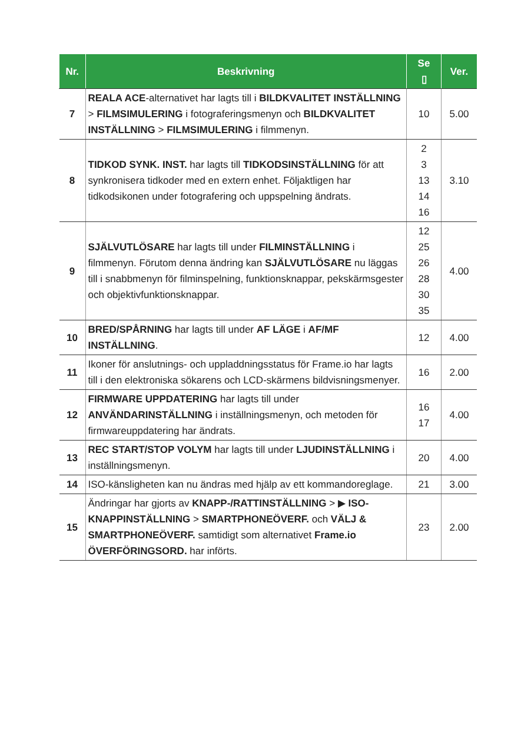| Nr. | Beskrivning | Se ▯ | Ver. |
| --- | --- | --- | --- |
| 7 | REALA ACE -alternativet har lagts till i BILDKVALITET INSTÄLLNING > FILMSIMULERING i fotograferingsmenyn och BILDKVALITET INSTÄLLNING > FILMSIMULERING i filmmenyn. | 10 | 5.00 |
| 8 | TIDKOD SYNK. INST. har lagts till TIDKODSINSTÄLLNING för att synkronisera tidkoder med en extern enhet. Följaktligen har tidkodsikonen under fotografering och uppspelning ändrats. | 2 3 13 14 16 | 3.10 |
| 9 | SJÄLVUTLÖSARE har lagts till under FILMINSTÄLLNING i filmmenyn. Förutom denna ändring kan SJÄLVUTLÖSARE nu läggas till i snabbmenyn för filminspelning, funktionsknappar, pekskärmsgester och objektivfunktionsknappar. | 12 25 26 28 30 35 | 4.00 |
| 10 | BRED/SPÅRNING har lagts till under AF LÄGE i AF/MF INSTÄLLNING . | 12 | 4.00 |
| 11 | Ikoner för anslutnings- och uppladdningsstatus för Frame.io har lagts till i den elektroniska sökarens och LCD-skärmens bildvisningsmenyer. | 16 | 2.00 |
| 12 | FIRMWARE UPPDATERING har lagts till under ANVÄNDARINSTÄLLNING i inställningsmenyn, och metoden för firmwareuppdatering har ändrats. | 16 17 | 4.00 |
| 13 | REC START/STOP VOLYM har lagts till under LJUDINSTÄLLNING i inställningsmenyn. | 20 | 4.00 |
| 14 | ISO-känsligheten kan nu ändras med hjälp av ett kommandoreglage. | 21 | 3.00 |
| 15 | Ändringar har gjorts av KNAPP-/RATTINSTÄLLNING > ▶ ISO-KNAPPINSTÄLLNING > SMARTPHONEÖVERF. och VÄLJ & SMARTPHONEÖVERF. samtidigt som alternativet Frame.io ÖVERFÖRINGSORD. har införts. | 23 | 2.00 |